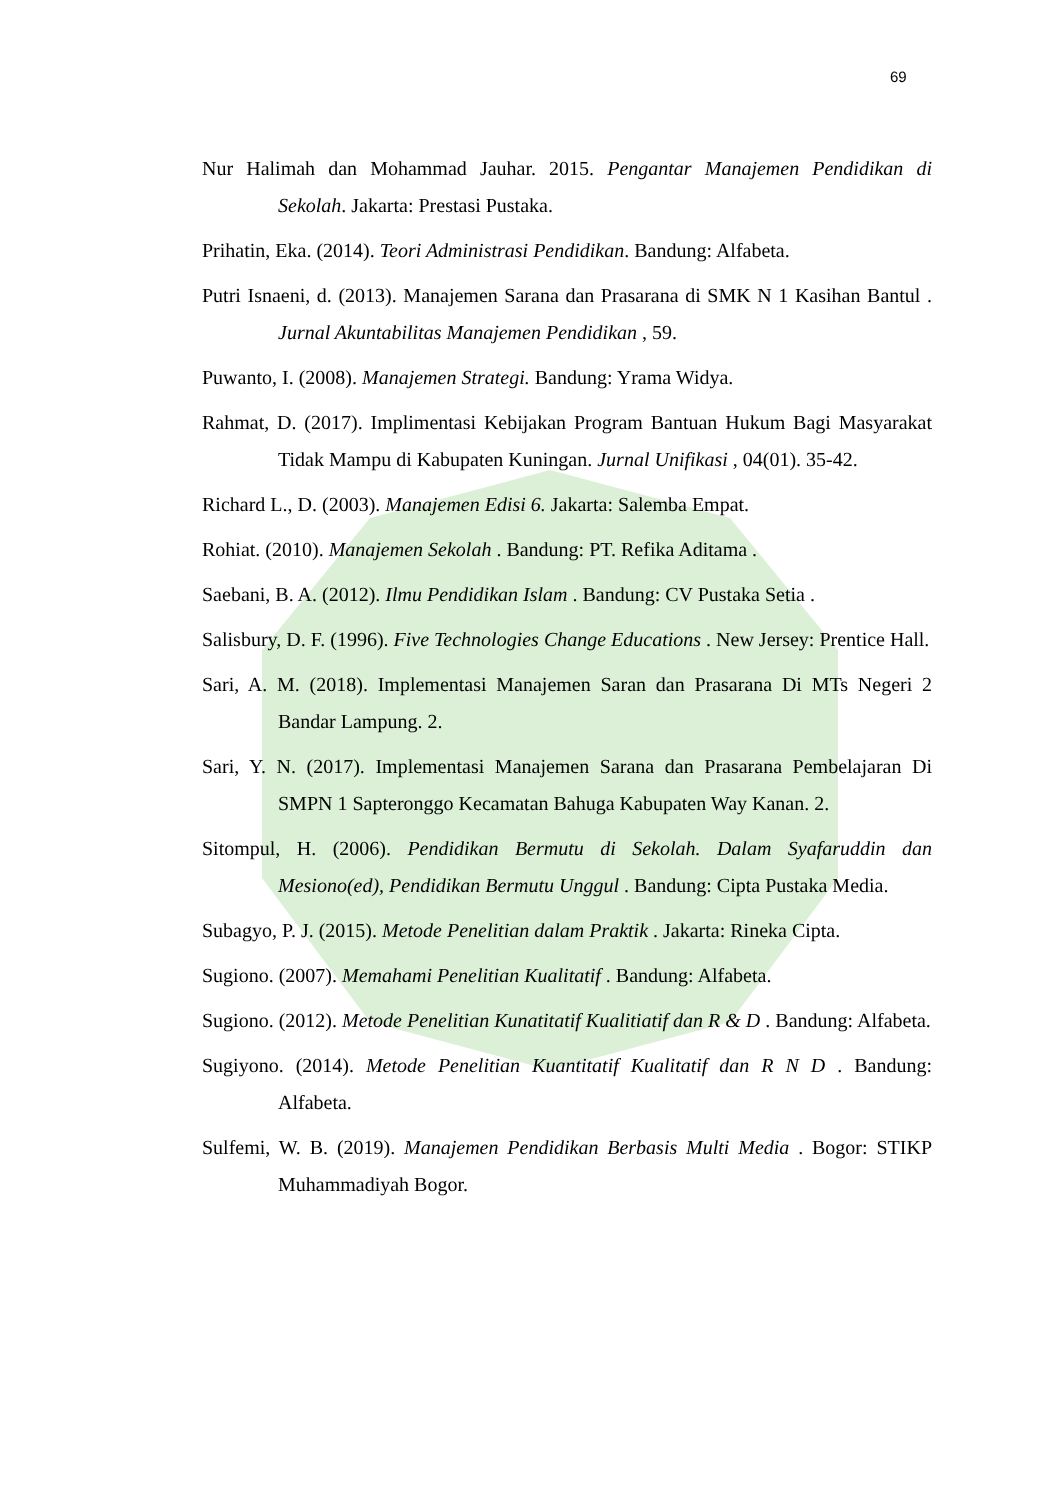69
Nur Halimah dan Mohammad Jauhar. 2015. Pengantar Manajemen Pendidikan di Sekolah. Jakarta: Prestasi Pustaka.
Prihatin, Eka. (2014). Teori Administrasi Pendidikan. Bandung: Alfabeta.
Putri Isnaeni, d. (2013). Manajemen Sarana dan Prasarana di SMK N 1 Kasihan Bantul . Jurnal Akuntabilitas Manajemen Pendidikan , 59.
Puwanto, I. (2008). Manajemen Strategi. Bandung: Yrama Widya.
Rahmat, D. (2017). Implimentasi Kebijakan Program Bantuan Hukum Bagi Masyarakat Tidak Mampu di Kabupaten Kuningan. Jurnal Unifikasi , 04(01). 35-42.
Richard L., D. (2003). Manajemen Edisi 6. Jakarta: Salemba Empat.
Rohiat. (2010). Manajemen Sekolah . Bandung: PT. Refika Aditama .
Saebani, B. A. (2012). Ilmu Pendidikan Islam . Bandung: CV Pustaka Setia .
Salisbury, D. F. (1996). Five Technologies Change Educations . New Jersey: Prentice Hall.
Sari, A. M. (2018). Implementasi Manajemen Saran dan Prasarana Di MTs Negeri 2 Bandar Lampung. 2.
Sari, Y. N. (2017). Implementasi Manajemen Sarana dan Prasarana Pembelajaran Di SMPN 1 Sapteronggo Kecamatan Bahuga Kabupaten Way Kanan. 2.
Sitompul, H. (2006). Pendidikan Bermutu di Sekolah. Dalam Syafaruddin dan Mesiono(ed), Pendidikan Bermutu Unggul . Bandung: Cipta Pustaka Media.
Subagyo, P. J. (2015). Metode Penelitian dalam Praktik . Jakarta: Rineka Cipta.
Sugiono. (2007). Memahami Penelitian Kualitatif . Bandung: Alfabeta.
Sugiono. (2012). Metode Penelitian Kunatitatif Kualitiatif dan R & D . Bandung: Alfabeta.
Sugiyono. (2014). Metode Penelitian Kuantitatif Kualitatif dan R N D . Bandung: Alfabeta.
Sulfemi, W. B. (2019). Manajemen Pendidikan Berbasis Multi Media . Bogor: STIKP Muhammadiyah Bogor.